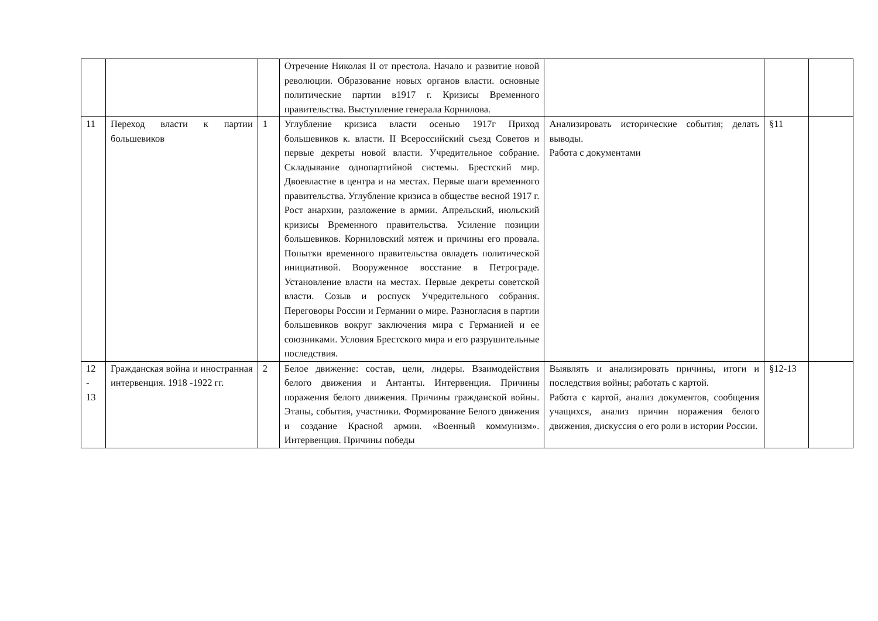| | | | Отречение Николая II от престола. Начало и развитие новой революции. Образование новых органов власти. основные политические партии в1917 г. Кризисы Временного правительства. Выступление генерала Корнилова. | | | |
| 11 | Переход власти к партии большевиков | 1 | Углубление кризиса власти осенью 1917г Приход большевиков к. власти. II Всероссийский съезд Советов и первые декреты новой власти. Учредительное собрание. Складывание однопартийной системы. Брестский мир. Двоевластие в центра и на местах. Первые шаги временного правительства. Углубление кризиса в обществе весной 1917 г. Рост анархии, разложение в армии. Апрельский, июльский кризисы Временного правительства. Усиление позиции большевиков. Корниловский мятеж и причины его провала. Попытки временного правительства овладеть политической инициативой. Вооруженное восстание в Петрограде. Установление власти на местах. Первые декреты советской власти. Созыв и роспуск Учредительного собрания. Переговоры России и Германии о мире. Разногласия в партии большевиков вокруг заключения мира с Германией и ее союзниками. Условия Брестского мира и его разрушительные последствия. | Анализировать исторические события; делать выводы. Работа с документами | §11 | |
| 12 - 13 | Гражданская война и иностранная интервенция. 1918 -1922 гг. | 2 | Белое движение: состав, цели, лидеры. Взаимодействия белого движения и Антанты. Интервенция. Причины поражения белого движения. Причины гражданской войны. Этапы, события, участники. Формирование Белого движения и создание Красной армии. «Военный коммунизм». Интервенция. Причины победы | Выявлять и анализировать причины, итоги и последствия войны; работать с картой. Работа с картой, анализ документов, сообщения учащихся, анализ причин поражения белого движения, дискуссия о его роли в истории России. | §12-13 | |